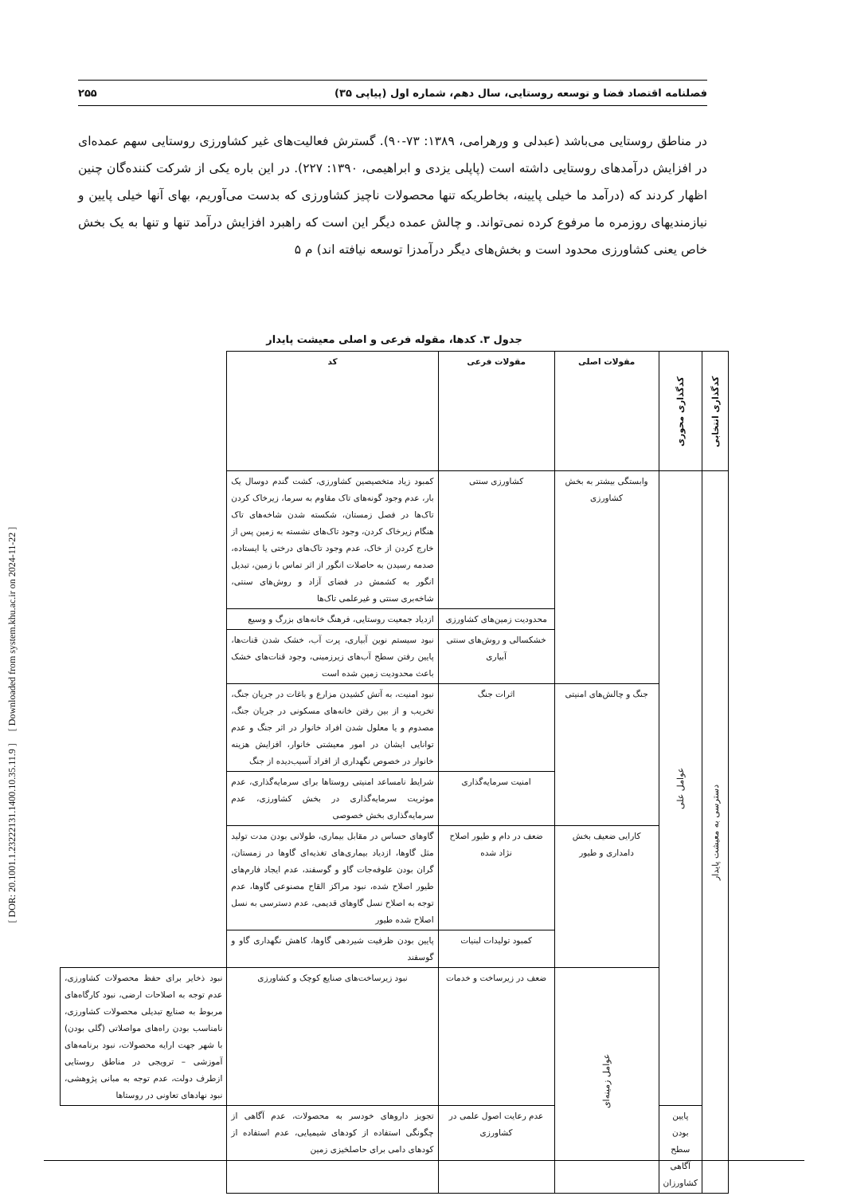[ DOR: 20.1001.1.23222131.1400.10.35.11.9 ] [ Downloaded from system.khu.ac.ir on 2024-11-22 ]
فصلنامه اقتصاد فضا و توسعه روستایی، سال دهم، شماره اول (پیاپی ۳۵) ۲۵۵
در مناطق روستایی می‌باشد (عبدلی و ورهرامی، ۱۳۸۹: ۷۳-۹۰). گسترش فعالیت‌های غیر کشاورزی روستایی سهم عمده‌ای در افزایش درآمدهای روستایی داشته است (پاپلی یزدی و ابراهیمی، ۱۳۹۰: ۲۲۷). در این باره یکی از شرکت کننده‌گان چنین اظهار کردند که (درآمد ما خیلی پایینه، بخاطریکه تنها محصولات ناچیز کشاورزی که بدست می‌آوریم، بهای آنها خیلی پایین و نیازمندیهای روزمره ما مرفوع کرده نمی‌تواند. و چالش عمده دیگر این است که راهبرد افزایش درآمد تنها و تنها به یک بخش خاص یعنی کشاورزی محدود است و بخش‌های دیگر درآمدزا توسعه نیافته اند) م ۵
جدول ۳. کدها، مقوله فرعی و اصلی معیشت پایدار
| کدگذاری انتخابی | کدگذاری محوری | مقولات اصلی | مقولات فرعی | کد | |
| --- | --- | --- | --- | --- | --- |
| دسترسی به معیشت پایدار | عوامل علی | وابستگی بیشتر به بخش کشاورزی | کشاورزی سنتی | کمبود زیاد متخصیصین کشاورزی، کشت گندم دوسال یک بار، عدم وجود گونه‌های تاک مقاوم به سرما، زیرخاک کردن تاک‌ها در فصل زمستان، شکسته شدن شاخه‌های تاک هنگام زیرخاک کردن، وجود تاک‌های نشسته به زمین پس از خارج کردن از خاک، عدم وجود تاک‌های درختی یا ایستاده، صدمه رسیدن به حاصلات انگور از اثر تماس با زمین، تبدیل انگور به کشمش در فضای آزاد و روش‌های سنتی، شاخه‌بری سنتی و غیرعلمی تاک‌ها | |
| | | | محدودیت زمین‌های کشاورزی | ازدیاد جمعیت روستایی، فرهنگ خانه‌های بزرگ و وسیع | |
| | | | خشکسالی و روش‌های سنتی آبیاری | نبود سیستم نوین آبیاری، پرت آب، خشک شدن قنات‌ها، پایین رفتن سطح آب‌های زیرزمینی، وجود قنات‌های خشک باعث محدودیت زمین شده است | |
| | | جنگ و چالش‌های امنیتی | اثرات جنگ | نبود امنیت، به آتش کشیدن مزارع و باغات در جریان جنگ، تخریب و از بین رفتن خانه‌های مسکونی در جریان جنگ، مصدوم و یا معلول شدن افراد خانوار در اثر جنگ و عدم توانایی ایشان در امور معیشتی خانوار، افزایش هزینه خانوار در خصوص نگهداری از افراد آسیب‌دیده از جنگ | |
| | | | امنیت سرمایه‌گذاری | شرایط نامساعد امنیتی روستاها برای سرمایه‌گذاری، عدم موثریت سرمایه‌گذاری در بخش کشاورزی، عدم سرمایه‌گذاری بخش خصوصی | |
| | | کارایی ضعیف بخش دامداری و طیور | ضعف در دام و طیور اصلاح نژاد شده | گاوهای حساس در مقابل بیماری، طولانی بودن مدت تولید مثل گاوها، ازدیاد بیماری‌های تغذیه‌ای گاوها در زمستان، گران بودن علوفه‌جات گاو و گوسفند، عدم ایجاد فارم‌های طیور اصلاح شده، نبود مراکز القاح مصنوعی گاوها، عدم توجه به اصلاح نسل گاوهای قدیمی، عدم دسترسی به نسل اصلاح شده طیور | |
| | | | کمبود تولیدات لبنیات | پایین بودن ظرفیت شیردهی گاوها، کاهش نگهداری گاو و گوسفند | |
| | | عوامل زمینه‌ای | ضعف در زیرساخت و خدمات | نبود زیرساخت‌های صنایع کوچک و کشاورزی | نبود ذخایر برای حفظ محصولات کشاورزی، عدم توجه به اصلاحات ارضی، نبود کارگاه‌های مربوط به صنایع تبدیلی محصولات کشاورزی، نامناسب بودن راه‌های مواصلاتی (گلی بودن) با شهر جهت ارایه محصولات، نبود برنامه‌های آموزشی – ترویجی در مناطق روستایی ازطرف دولت، عدم توجه به مبانی پژوهشی، نبود نهادهای تعاونی در روستاها |
| | پایین بودن سطح آگاهی کشاورزان | | عدم رعایت اصول علمی در کشاورزی | تجویز داروهای خودسر به محصولات، عدم آگاهی از چگونگی استفاده از کودهای شیمیایی، عدم استفاده از کودهای دامی برای حاصلخیزی زمین | |